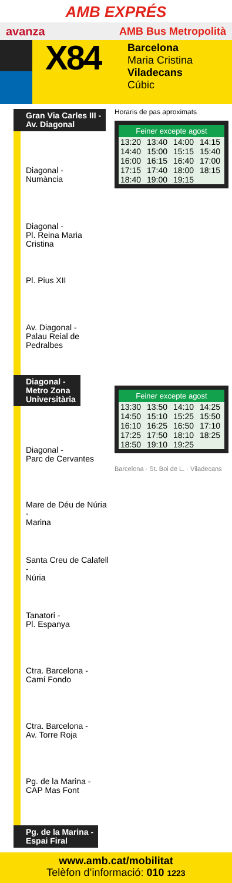AMB EXPRÉS
avanza AMB Bus Metropolità
X84
Barcelona
Maria Cristina
Viladecans
Cúbic
Gran Via Carles III -
Av. Diagonal
Diagonal -
Numància
Diagonal -
Pl. Reina Maria Cristina
Pl. Pius XII
Av. Diagonal -
Palau Reial de Pedralbes
Diagonal -
Metro Zona
Universitària
Diagonal -
Parc de Cervantes
Mare de Déu de Núria -
Marina
Santa Creu de Calafell -
Núria
Tanatori -
Pl. Espanya
Ctra. Barcelona -
Camí Fondo
Ctra. Barcelona -
Av. Torre Roja
Pg. de la Marina -
CAP Mas Font
Pg. de la Marina -
Espai Firal
Horaris de pas aproximats
Feiner excepte agost
| 13:20 | 13:40 | 14:00 | 14:15 |
| 14:40 | 15:00 | 15:15 | 15:40 |
| 16:00 | 16:15 | 16:40 | 17:00 |
| 17:15 | 17:40 | 18:00 | 18:15 |
| 18:40 | 19:00 | 19:15 | |
Feiner excepte agost
| 13:30 | 13:50 | 14:10 | 14:25 |
| 14:50 | 15:10 | 15:25 | 15:50 |
| 16:10 | 16:25 | 16:50 | 17:10 |
| 17:25 | 17:50 | 18:10 | 18:25 |
| 18:50 | 19:10 | 19:25 | |
Barcelona · St. Boi de L. · Viladecans
www.amb.cat/mobilitat
Telèfon d’informació: 010 1223